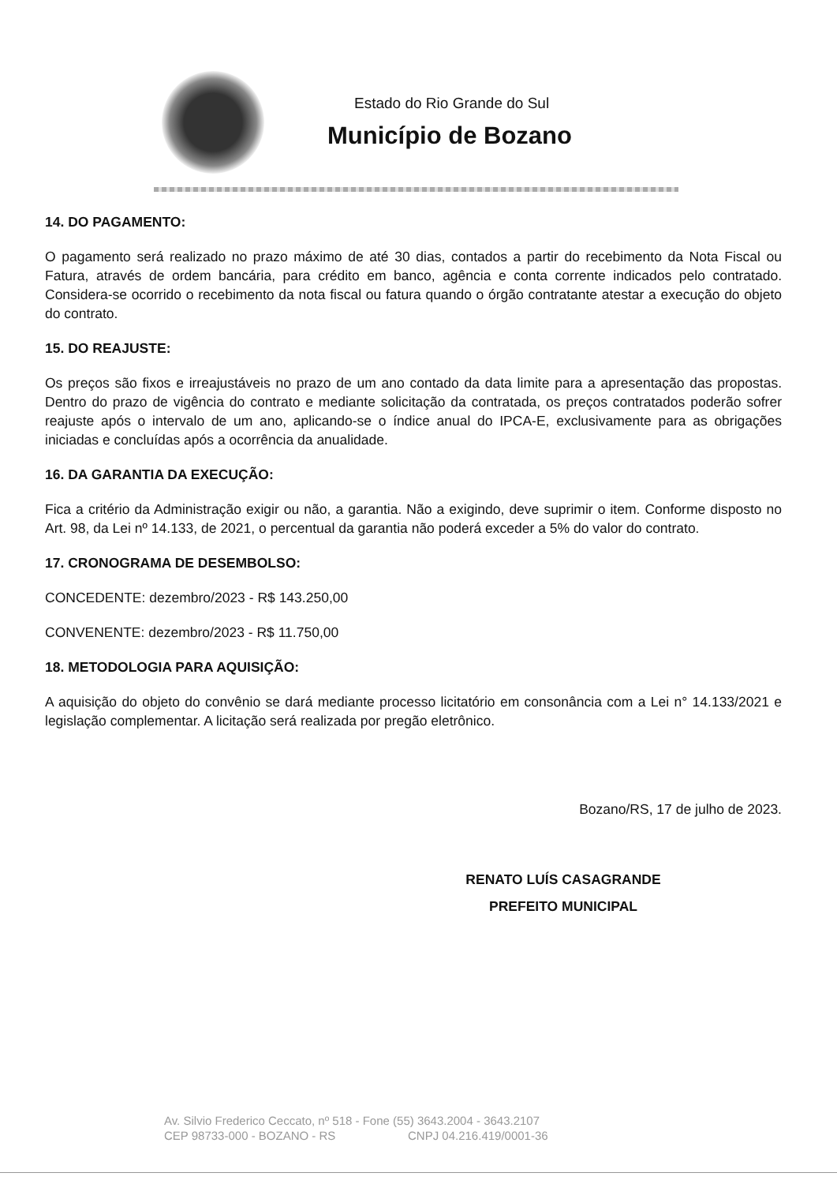Estado do Rio Grande do Sul
Município de Bozano
14. DO PAGAMENTO:
O pagamento será realizado no prazo máximo de até 30 dias, contados a partir do recebimento da Nota Fiscal ou Fatura, através de ordem bancária, para crédito em banco, agência e conta corrente indicados pelo contratado. Considera-se ocorrido o recebimento da nota fiscal ou fatura quando o órgão contratante atestar a execução do objeto do contrato.
15. DO REAJUSTE:
Os preços são fixos e irreajustáveis no prazo de um ano contado da data limite para a apresentação das propostas. Dentro do prazo de vigência do contrato e mediante solicitação da contratada, os preços contratados poderão sofrer reajuste após o intervalo de um ano, aplicando-se o índice anual do IPCA-E, exclusivamente para as obrigações iniciadas e concluídas após a ocorrência da anualidade.
16. DA GARANTIA DA EXECUÇÃO:
Fica a critério da Administração exigir ou não, a garantia. Não a exigindo, deve suprimir o item. Conforme disposto no Art. 98, da Lei nº 14.133, de 2021, o percentual da garantia não poderá exceder a 5% do valor do contrato.
17. CRONOGRAMA DE DESEMBOLSO:
CONCEDENTE: dezembro/2023 - R$ 143.250,00
CONVENENTE: dezembro/2023 - R$ 11.750,00
18. METODOLOGIA PARA AQUISIÇÃO:
A aquisição do objeto do convênio se dará mediante processo licitatório em consonância com a Lei n° 14.133/2021 e legislação complementar. A licitação será realizada por pregão eletrônico.
Bozano/RS, 17 de julho de 2023.
RENATO LUÍS CASAGRANDE
PREFEITO MUNICIPAL
Av. Silvio Frederico Ceccato, nº 518 - Fone (55) 3643.2004 - 3643.2107
CEP 98733-000 - BOZANO - RS CNPJ 04.216.419/0001-36